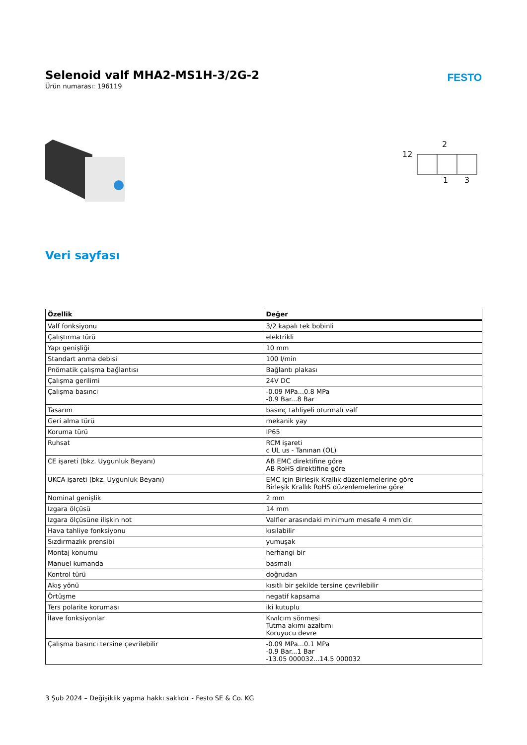Selenoid valf MHA2-MS1H-3/2G-2
Ürün numarası: 196119
FESTO
2
12
1
3
Veri sayfası
| Özellik | Değer |
| --- | --- |
| Valf fonksiyonu | 3/2 kapalı tek bobinli |
| Çalıştırma türü | elektrikli |
| Yapı genişliği | 10 mm |
| Standart anma debisi | 100 l/min |
| Pnömatik çalışma bağlantısı | Bağlantı plakası |
| Çalışma gerilimi | 24V DC |
| Çalışma basıncı | -0.09 MPa...0.8 MPa -0.9 Bar...8 Bar |
| Tasarım | basınç tahliyeli oturmalı valf |
| Geri alma türü | mekanik yay |
| Koruma türü | IP65 |
| Ruhsat | RCM işareti c UL us - Tanınan (OL) |
| CE işareti (bkz. Uygunluk Beyanı) | AB EMC direktifine göre AB RoHS direktifine göre |
| UKCA işareti (bkz. Uygunluk Beyanı) | EMC için Birleşik Krallık düzenlemelerine göre Birleşik Krallık RoHS düzenlemelerine göre |
| Nominal genişlik | 2 mm |
| Izgara ölçüsü | 14 mm |
| Izgara ölçüsüne ilişkin not | Valfler arasındaki minimum mesafe 4 mm'dir. |
| Hava tahliye fonksiyonu | kısılabilir |
| Sızdırmazlık prensibi | yumuşak |
| Montaj konumu | herhangi bir |
| Manuel kumanda | basmalı |
| Kontrol türü | doğrudan |
| Akış yönü | kısıtlı bir şekilde tersine çevrilebilir |
| Örtüşme | negatif kapsama |
| Ters polarite koruması | iki kutuplu |
| İlave fonksiyonlar | Kıvılcım sönmesi Tutma akımı azaltımı Koruyucu devre |
| Çalışma basıncı tersine çevrilebilir | -0.09 MPa...0.1 MPa -0.9 Bar...1 Bar -13.05 000032...14.5 000032 |
3 Şub 2024 – Değişiklik yapma hakkı saklıdır - Festo SE & Co. KG